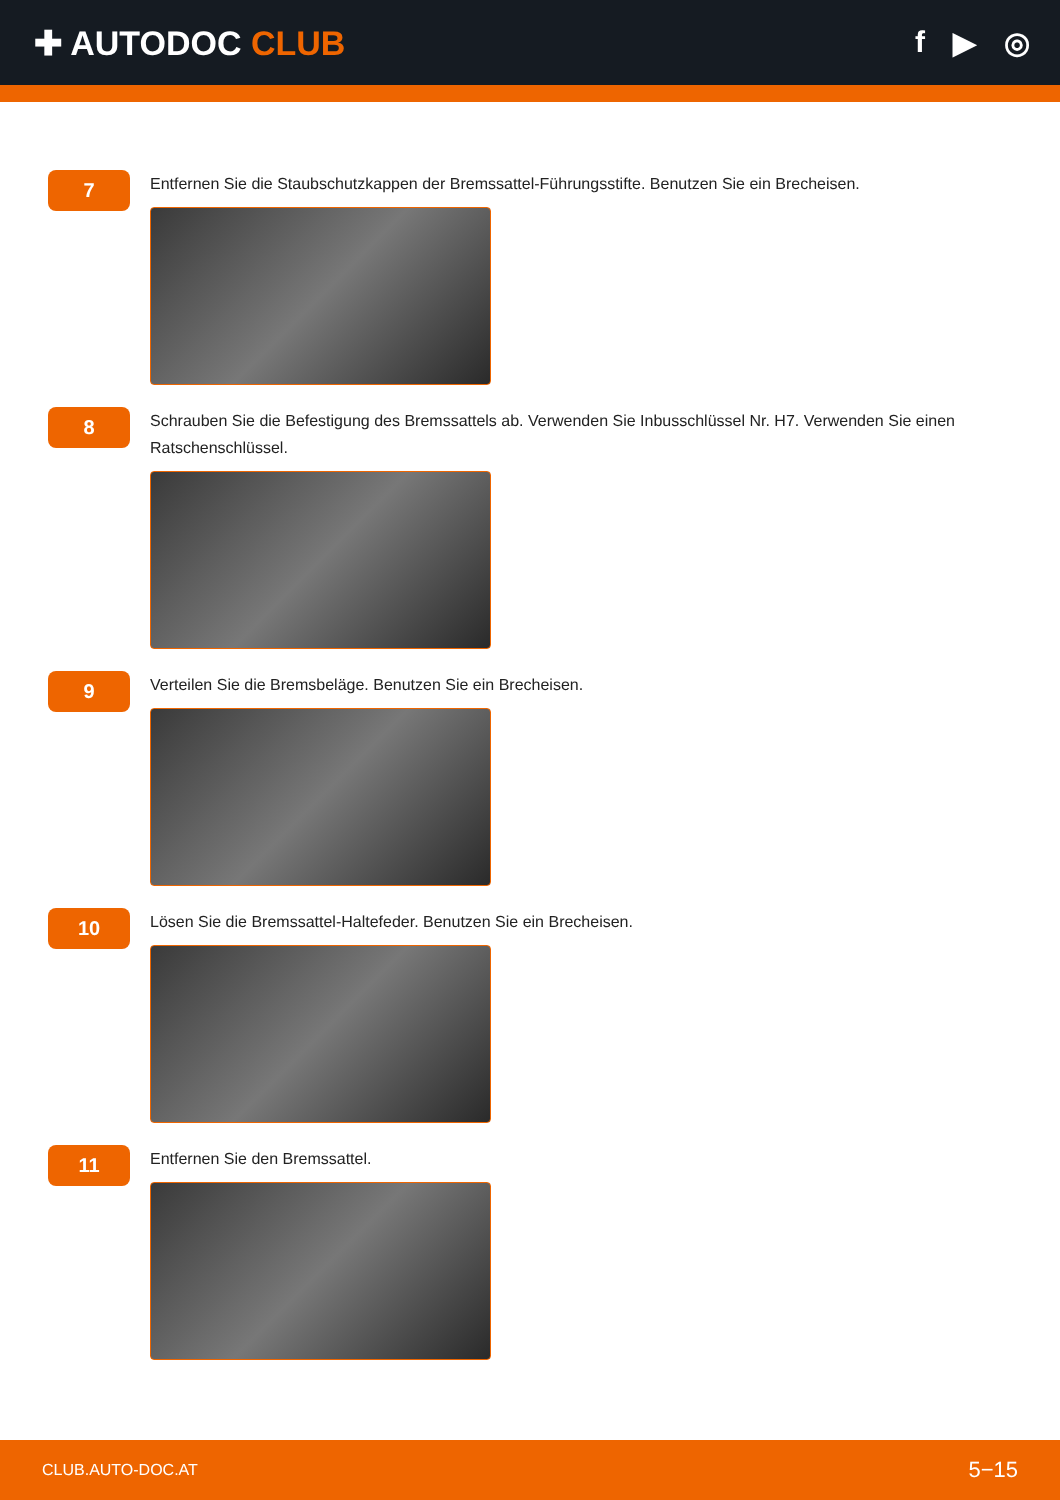✚ AUTODOC CLUB f ▶ ◎
7
Entfernen Sie die Staubschutzkappen der Bremssattel-Führungsstifte. Benutzen Sie ein Brecheisen.
8
Schrauben Sie die Befestigung des Bremssattels ab. Verwenden Sie Inbusschlüssel Nr. H7. Verwenden Sie einen Ratschenschlüssel.
9
Verteilen Sie die Bremsbeläge. Benutzen Sie ein Brecheisen.
10
Lösen Sie die Bremssattel-Haltefeder. Benutzen Sie ein Brecheisen.
11
Entfernen Sie den Bremssattel.
CLUB.AUTO-DOC.AT 5−15